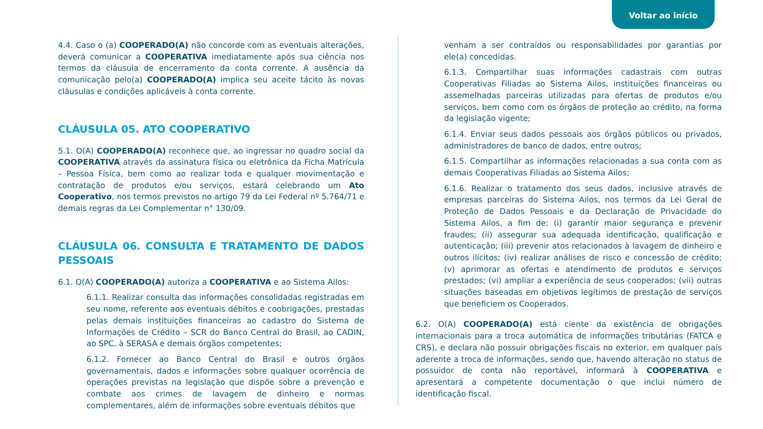Voltar ao início
4.4. Caso o (a) COOPERADO(A) não concorde com as eventuais alterações, deverá comunicar a COOPERATIVA imediatamente após sua ciência nos termos da cláusula de encerramento da conta corrente. A ausência da comunicação pelo(a) COOPERADO(A) implica seu aceite tácito às novas cláusulas e condições aplicáveis à conta corrente.
CLÁUSULA 05. ATO COOPERATIVO
5.1. O(A) COOPERADO(A) reconhece que, ao ingressar no quadro social da COOPERATIVA através da assinatura física ou eletrônica da Ficha Matrícula – Pessoa Física, bem como ao realizar toda e qualquer movimentação e contratação de produtos e/ou serviços, estará celebrando um Ato Cooperativo, nos termos previstos no artigo 79 da Lei Federal nº 5.764/71 e demais regras da Lei Complementar n° 130/09.
CLÁUSULA 06. CONSULTA E TRATAMENTO DE DADOS PESSOAIS
6.1. O(A) COOPERADO(A) autoriza a COOPERATIVA e ao Sistema Ailos:
6.1.1. Realizar consulta das informações consolidadas registradas em seu nome, referente aos eventuais débitos e coobrigações, prestadas pelas demais instituições financeiras ao cadastro do Sistema de Informações de Crédito – SCR do Banco Central do Brasil, ao CADIN, ao SPC, à SERASA e demais órgãos competentes;
6.1.2. Fornecer ao Banco Central do Brasil e outros órgãos governamentais, dados e informações sobre qualquer ocorrência de operações previstas na legislação que dispõe sobre a prevenção e combate aos crimes de lavagem de dinheiro e normas complementares, além de informações sobre eventuais débitos que
venham a ser contraídos ou responsabilidades por garantias por ele(a) concedidas.
6.1.3. Compartilhar suas informações cadastrais com outras Cooperativas Filiadas ao Sistema Ailos, instituições financeiras ou assemelhadas parceiras utilizadas para ofertas de produtos e/ou serviços, bem como com os órgãos de proteção ao crédito, na forma da legislação vigente;
6.1.4. Enviar seus dados pessoais aos órgãos públicos ou privados, administradores de banco de dados, entre outros;
6.1.5. Compartilhar as informações relacionadas a sua conta com as demais Cooperativas Filiadas ao Sistema Ailos;
6.1.6. Realizar o tratamento dos seus dados, inclusive através de empresas parceiras do Sistema Ailos, nos termos da Lei Geral de Proteção de Dados Pessoais e da Declaração de Privacidade do Sistema Ailos, a fim de: (i) garantir maior segurança e prevenir fraudes; (ii) assegurar sua adequada identificação, qualificação e autenticação; (iii) prevenir atos relacionados à lavagem de dinheiro e outros ilícitos; (iv) realizar análises de risco e concessão de crédito; (v) aprimorar as ofertas e atendimento de produtos e serviços prestados; (vi) ampliar a experiência de seus cooperados; (vii) outras situações baseadas em objetivos legítimos de prestação de serviços que beneficiem os Cooperados.
6.2. O(A) COOPERADO(A) está ciente da existência de obrigações internacionais para a troca automática de informações tributárias (FATCA e CRS), e declara não possuir obrigações fiscais no exterior, em qualquer país aderente a troca de informações, sendo que, havendo alteração no status de possuidor de conta não reportável, informará à COOPERATIVA e apresentará a competente documentação o que inclui número de identificação fiscal.